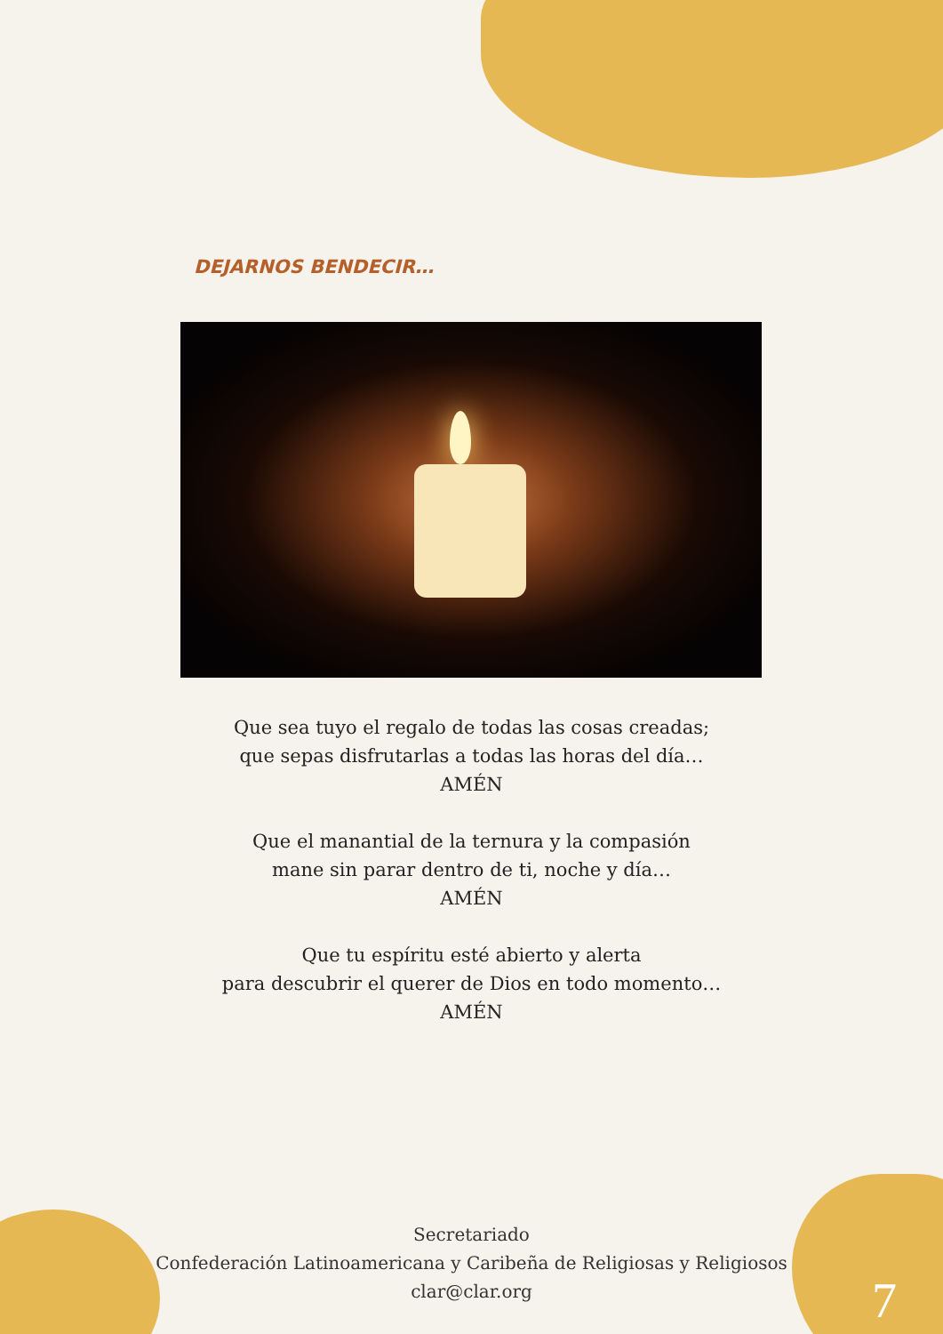DEJARNOS BENDECIR…
Que sea tuyo el regalo de todas las cosas creadas;
que sepas disfrutarlas a todas las horas del día…
AMÉN
Que el manantial de la ternura y la compasión
mane sin parar dentro de ti, noche y día…
AMÉN
Que tu espíritu esté abierto y alerta
para descubrir el querer de Dios en todo momento…
AMÉN
Secretariado
Confederación Latinoamericana y Caribeña de Religiosas y Religiosos
clar@clar.org
7